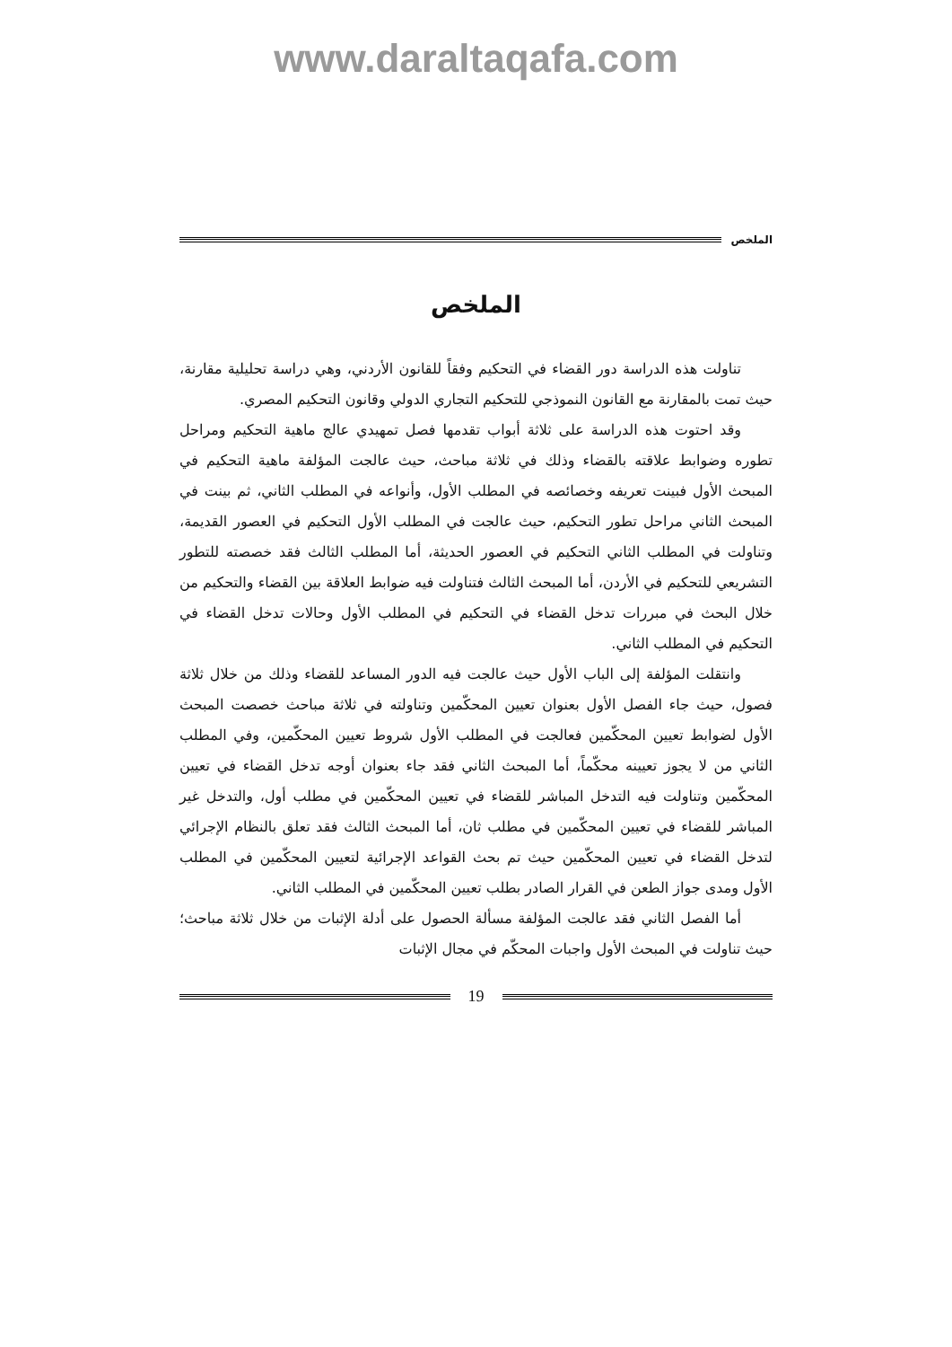www.daraltaqafa.com
الملخص
الملخص
تناولت هذه الدراسة دور القضاء في التحكيم وفقاً للقانون الأردني، وهي دراسة تحليلية مقارنة، حيث تمت بالمقارنة مع القانون النموذجي للتحكيم التجاري الدولي وقانون التحكيم المصري.
وقد احتوت هذه الدراسة على ثلاثة أبواب تقدمها فصل تمهيدي عالج ماهية التحكيم ومراحل تطوره وضوابط علاقته بالقضاء وذلك في ثلاثة مباحث، حيث عالجت المؤلفة ماهية التحكيم في المبحث الأول فبينت تعريفه وخصائصه في المطلب الأول، وأنواعه في المطلب الثاني، ثم بينت في المبحث الثاني مراحل تطور التحكيم، حيث عالجت في المطلب الأول التحكيم في العصور القديمة، وتناولت في المطلب الثاني التحكيم في العصور الحديثة، أما المطلب الثالث فقد خصصته للتطور التشريعي للتحكيم في الأردن، أما المبحث الثالث فتناولت فيه ضوابط العلاقة بين القضاء والتحكيم من خلال البحث في مبررات تدخل القضاء في التحكيم في المطلب الأول وحالات تدخل القضاء في التحكيم في المطلب الثاني.
وانتقلت المؤلفة إلى الباب الأول حيث عالجت فيه الدور المساعد للقضاء وذلك من خلال ثلاثة فصول، حيث جاء الفصل الأول بعنوان تعيين المحكّمين وتناولته في ثلاثة مباحث خصصت المبحث الأول لضوابط تعيين المحكّمين فعالجت في المطلب الأول شروط تعيين المحكّمين، وفي المطلب الثاني من لا يجوز تعيينه محكّماً، أما المبحث الثاني فقد جاء بعنوان أوجه تدخل القضاء في تعيين المحكّمين وتناولت فيه التدخل المباشر للقضاء في تعيين المحكّمين في مطلب أول، والتدخل غير المباشر للقضاء في تعيين المحكّمين في مطلب ثان، أما المبحث الثالث فقد تعلق بالنظام الإجرائي لتدخل القضاء في تعيين المحكّمين حيث تم بحث القواعد الإجرائية لتعيين المحكّمين في المطلب الأول ومدى جواز الطعن في القرار الصادر بطلب تعيين المحكّمين في المطلب الثاني.
أما الفصل الثاني فقد عالجت المؤلفة مسألة الحصول على أدلة الإثبات من خلال ثلاثة مباحث؛ حيث تناولت في المبحث الأول واجبات المحكّم في مجال الإثبات
19